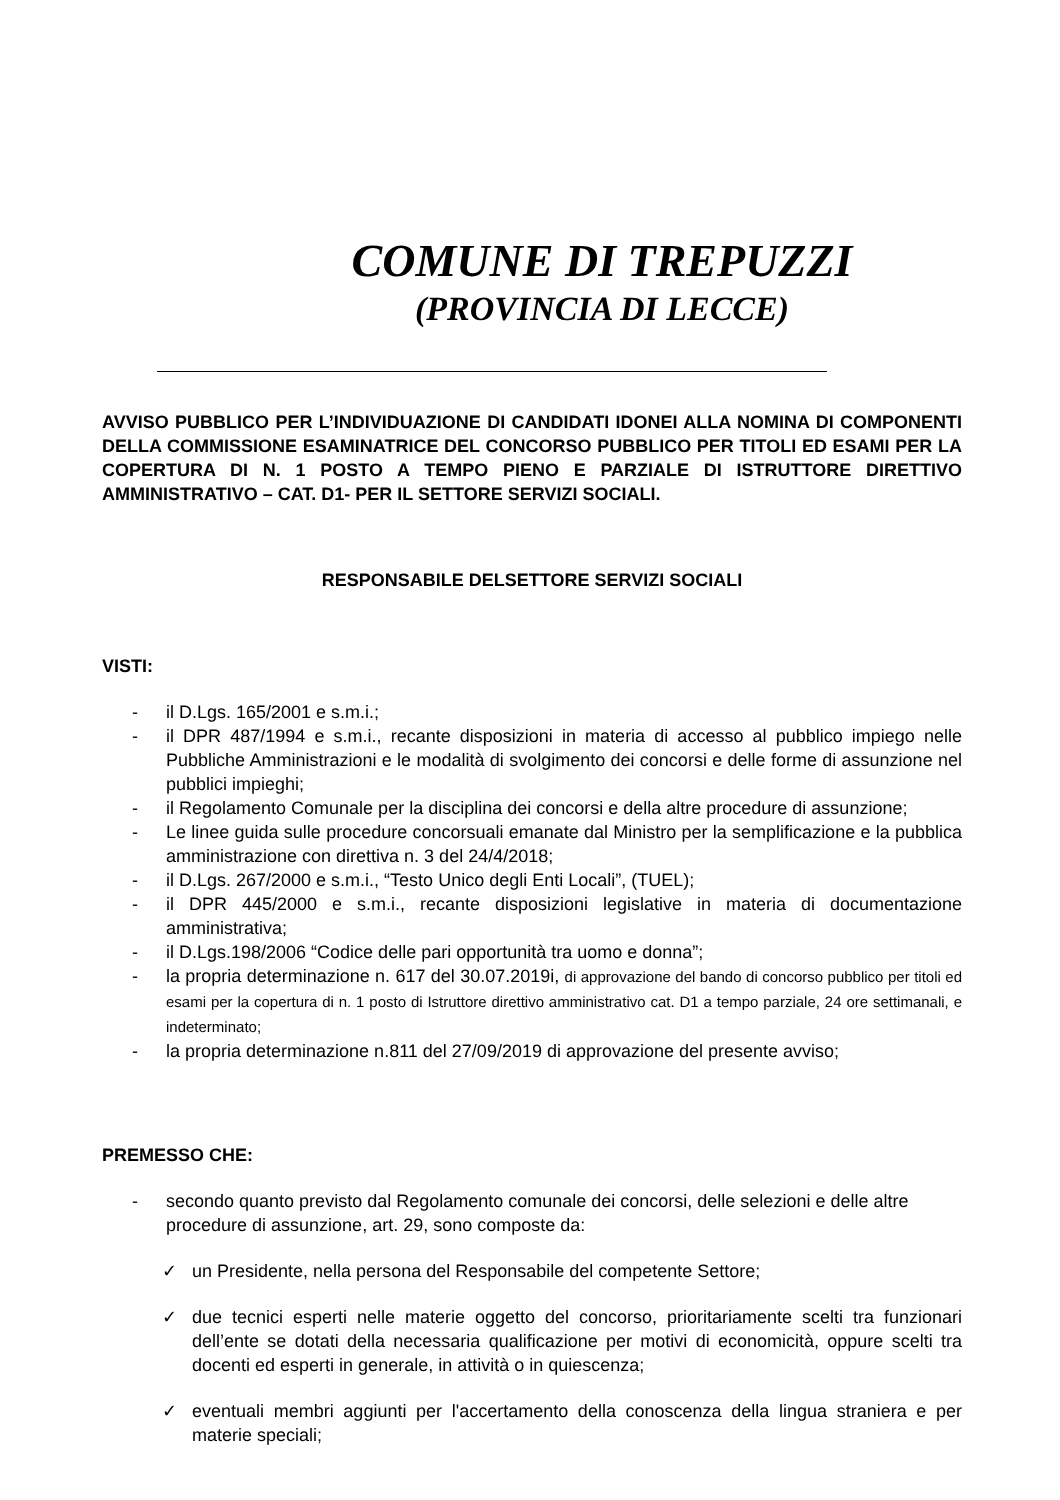COMUNE DI TREPUZZI
(PROVINCIA DI LECCE)
AVVISO PUBBLICO PER L’INDIVIDUAZIONE DI CANDIDATI IDONEI ALLA NOMINA DI COMPONENTI DELLA COMMISSIONE ESAMINATRICE DEL CONCORSO PUBBLICO PER TITOLI ED ESAMI PER LA COPERTURA DI N. 1 POSTO A TEMPO PIENO E PARZIALE DI ISTRUTTORE DIRETTIVO AMMINISTRATIVO – CAT. D1- PER IL SETTORE SERVIZI SOCIALI.
RESPONSABILE DELSETTORE SERVIZI SOCIALI
VISTI:
- il D.Lgs. 165/2001 e s.m.i.;
- il DPR 487/1994 e s.m.i., recante disposizioni in materia di accesso al pubblico impiego nelle Pubbliche Amministrazioni e le modalità di svolgimento dei concorsi e delle forme di assunzione nel pubblici impieghi;
- il Regolamento Comunale per la disciplina dei concorsi e della altre procedure di assunzione;
- Le linee guida sulle procedure concorsuali emanate dal Ministro per la semplificazione e la pubblica amministrazione con direttiva n. 3 del 24/4/2018;
- il D.Lgs. 267/2000 e s.m.i., “Testo Unico degli Enti Locali”, (TUEL);
- il DPR 445/2000 e s.m.i., recante disposizioni legislative in materia di documentazione amministrativa;
- il D.Lgs.198/2006 “Codice delle pari opportunità tra uomo e donna”;
- la propria determinazione n. 617 del 30.07.2019i, di approvazione del bando di concorso pubblico per titoli ed esami per la copertura di n. 1 posto di Istruttore direttivo amministrativo cat. D1 a tempo parziale, 24 ore settimanali, e indeterminato;
- la propria determinazione n.811 del 27/09/2019 di approvazione del presente avviso;
PREMESSO CHE:
- secondo quanto previsto dal Regolamento comunale dei concorsi, delle selezioni e delle altre procedure di assunzione, art. 29, sono composte da:
✓ un Presidente, nella persona del Responsabile del competente Settore;
✓ due tecnici esperti nelle materie oggetto del concorso, prioritariamente scelti tra funzionari dell’ente se dotati della necessaria qualificazione per motivi di economicità, oppure scelti tra docenti ed esperti in generale, in attività o in quiescenza;
✓ eventuali membri aggiunti per l'accertamento della conoscenza della lingua straniera e per materie speciali;